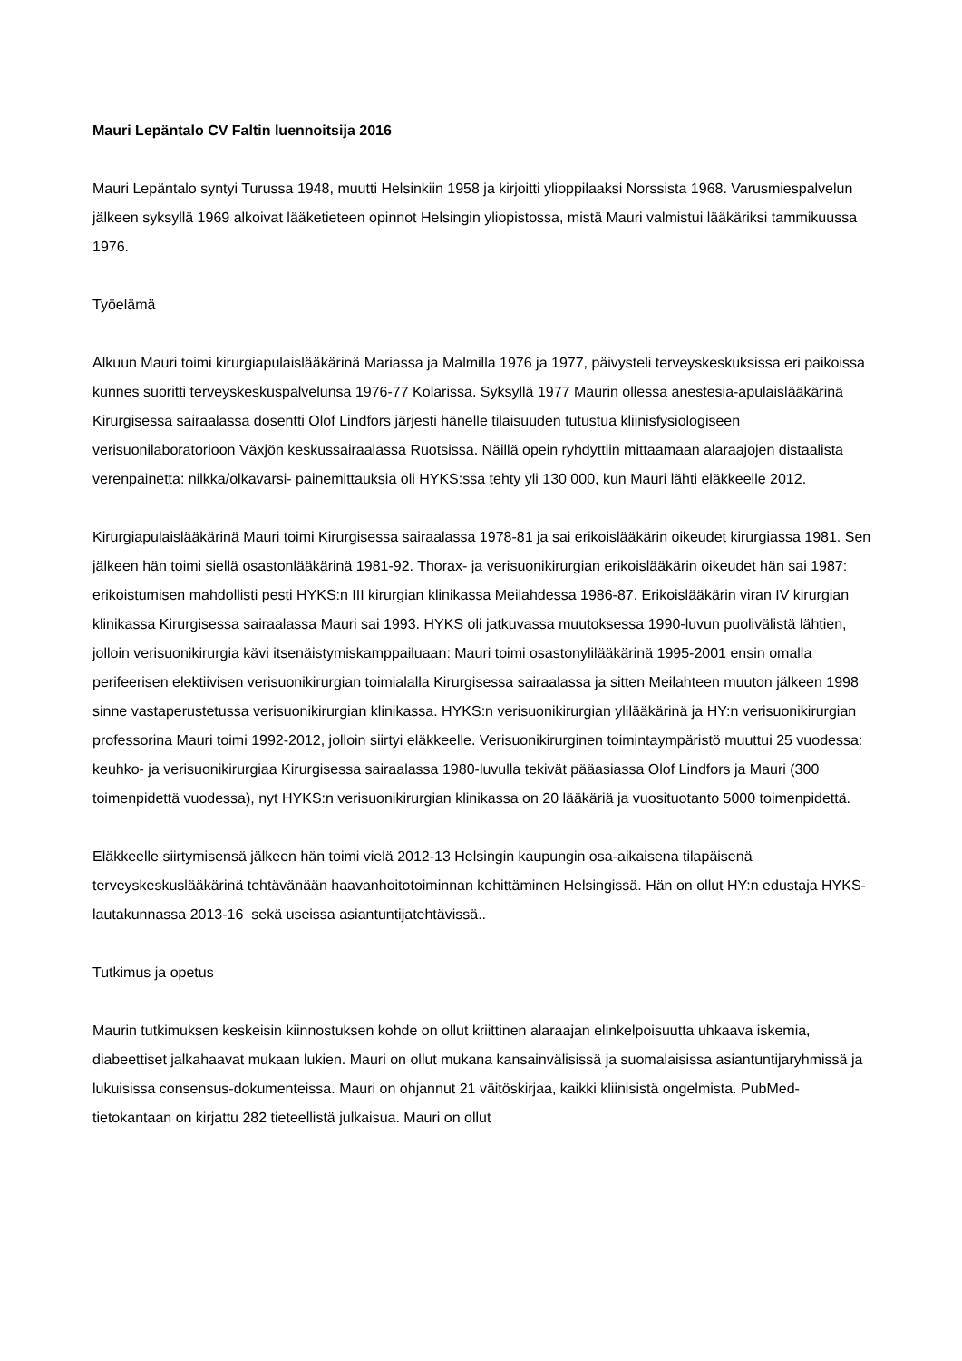Mauri Lepäntalo CV Faltin luennoitsija 2016
Mauri Lepäntalo syntyi Turussa 1948, muutti Helsinkiin 1958 ja kirjoitti ylioppilaaksi Norssista 1968. Varusmiespalvelun jälkeen syksyllä 1969 alkoivat lääketieteen opinnot Helsingin yliopistossa, mistä Mauri valmistui lääkäriksi tammikuussa 1976.
Työelämä
Alkuun Mauri toimi kirurgiapulaislääkärinä Mariassa ja Malmilla 1976 ja 1977, päivysteli terveyskeskuksissa eri paikoissa kunnes suoritti terveyskeskuspalvelunsa 1976-77 Kolarissa. Syksyllä 1977 Maurin ollessa anestesia-apulaislääkärinä Kirurgisessa sairaalassa dosentti Olof Lindfors järjesti hänelle tilaisuuden tutustua kliinisfysiologiseen verisuonilaboratorioon Växjön keskussairaalassa Ruotsissa. Näillä opein ryhdyttiin mittaamaan alaraajojen distaalista verenpainetta: nilkka/olkavarsi- painemittauksia oli HYKS:ssa tehty yli 130 000, kun Mauri lähti eläkkeelle 2012.
Kirurgiapulaislääkärinä Mauri toimi Kirurgisessa sairaalassa 1978-81 ja sai erikoislääkärin oikeudet kirurgiassa 1981. Sen jälkeen hän toimi siellä osastonlääkärinä 1981-92. Thorax- ja verisuonikirurgian erikoislääkärin oikeudet hän sai 1987: erikoistumisen mahdollisti pesti HYKS:n III kirurgian klinikassa Meilahdessa 1986-87. Erikoislääkärin viran IV kirurgian klinikassa Kirurgisessa sairaalassa Mauri sai 1993. HYKS oli jatkuvassa muutoksessa 1990-luvun puolivälistä lähtien, jolloin verisuonikirurgia kävi itsenäistymiskamppailuaan: Mauri toimi osastonylilääkärinä 1995-2001 ensin omalla perifeerisen elektiivisen verisuonikirurgian toimialalla Kirurgisessa sairaalassa ja sitten Meilahteen muuton jälkeen 1998 sinne vastaperustetussa verisuonikirurgian klinikassa. HYKS:n verisuonikirurgian ylilääkärinä ja HY:n verisuonikirurgian professorina Mauri toimi 1992-2012, jolloin siirtyi eläkkeelle. Verisuonikirurginen toimintaympäristö muuttui 25 vuodessa: keuhko- ja verisuonikirurgiaa Kirurgisessa sairaalassa 1980-luvulla tekivät pääasiassa Olof Lindfors ja Mauri (300 toimenpidettä vuodessa), nyt HYKS:n verisuonikirurgian klinikassa on 20 lääkäriä ja vuosituotanto 5000 toimenpidettä.
Eläkkeelle siirtymisensä jälkeen hän toimi vielä 2012-13 Helsingin kaupungin osa-aikaisena tilapäisenä terveyskeskuslääkärinä tehtävänään haavanhoitotoiminnan kehittäminen Helsingissä. Hän on ollut HY:n edustaja HYKS-lautakunnassa 2013-16 sekä useissa asiantuntijatehtävissä..
Tutkimus ja opetus
Maurin tutkimuksen keskeisin kiinnostuksen kohde on ollut kriittinen alaraajan elinkelpoisuutta uhkaava iskemia, diabeettiset jalkahaavat mukaan lukien. Mauri on ollut mukana kansainvälisissä ja suomalaisissa asiantuntijaryhmissä ja lukuisissa consensus-dokumenteissa. Mauri on ohjannut 21 väitöskirjaa, kaikki kliinisistä ongelmista. PubMed-tietokantaan on kirjattu 282 tieteellistä julkaisua. Mauri on ollut